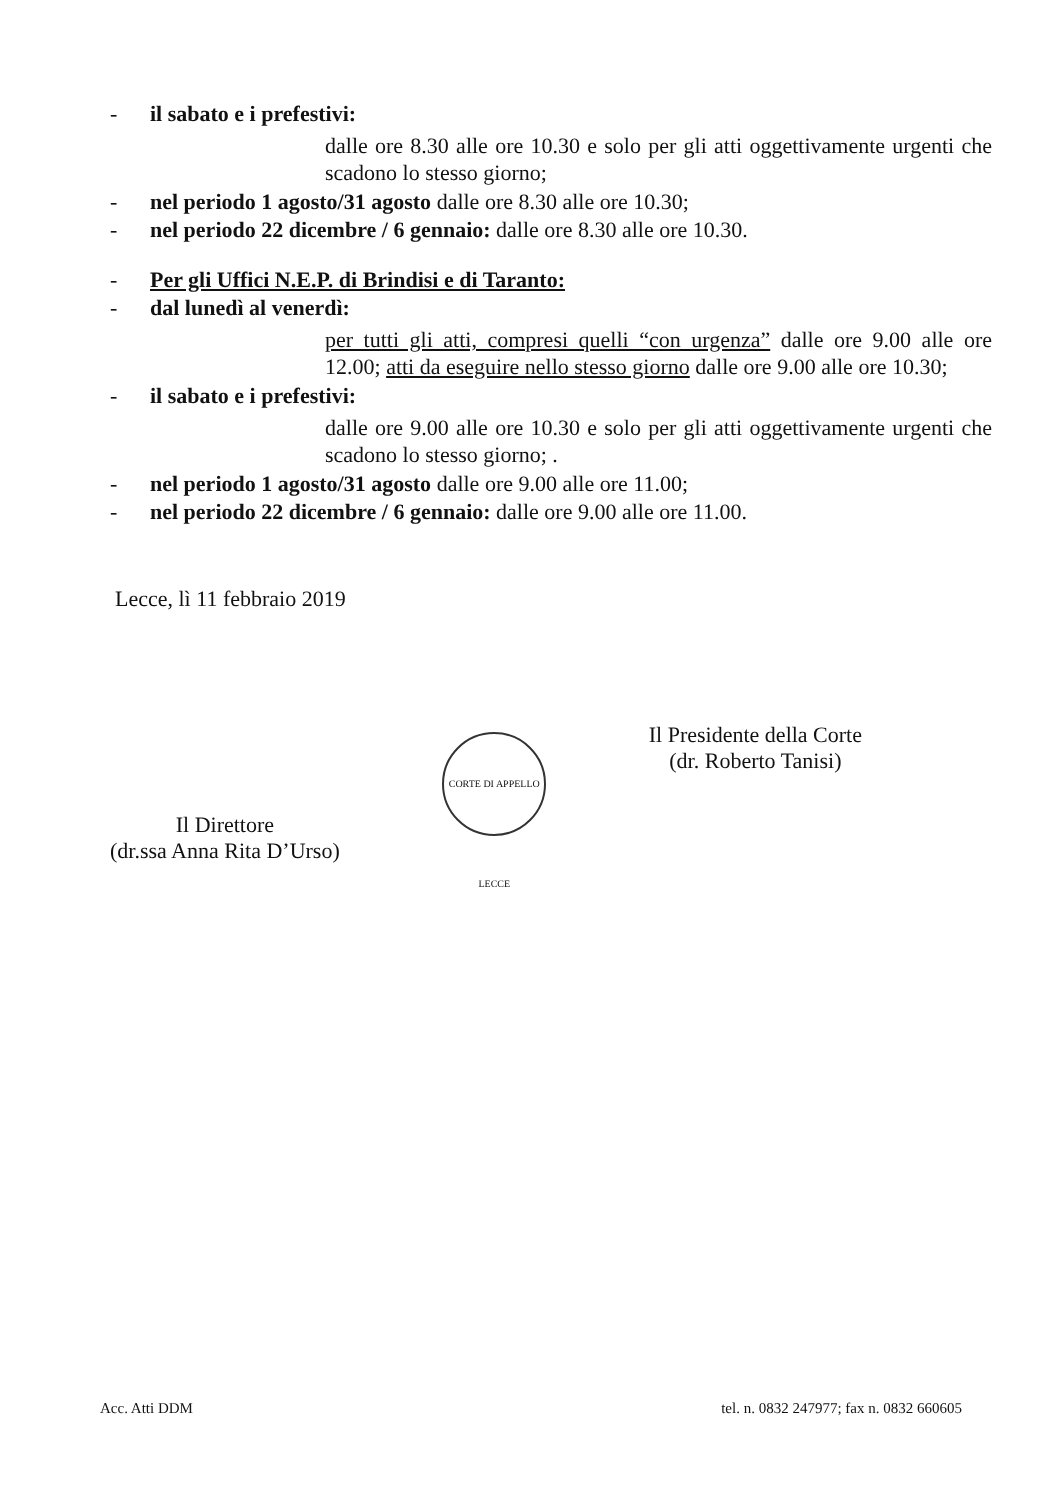- il sabato e i prefestivi:
dalle ore 8.30 alle ore 10.30 e solo per gli atti oggettivamente urgenti che scadono lo stesso giorno;
- nel periodo 1 agosto/31 agosto dalle ore 8.30 alle ore 10.30;
- nel periodo 22 dicembre / 6 gennaio: dalle ore 8.30 alle ore 10.30.
- Per gli Uffici N.E.P. di Brindisi e di Taranto:
- dal lunedì al venerdì:
per tutti gli atti, compresi quelli “con urgenza” dalle ore 9.00 alle ore 12.00; atti da eseguire nello stesso giorno dalle ore 9.00 alle ore 10.30;
- il sabato e i prefestivi:
dalle ore 9.00 alle ore 10.30 e solo per gli atti oggettivamente urgenti che scadono lo stesso giorno; .
- nel periodo 1 agosto/31 agosto dalle ore 9.00 alle ore 11.00;
- nel periodo 22 dicembre / 6 gennaio: dalle ore 9.00 alle ore 11.00.
Lecce, lì 11 febbraio 2019
Il Direttore
(dr.ssa Anna Rita D’Urso)
CORTE DI APPELLO LECCE
Il Presidente della Corte
(dr. Roberto Tanisi)
Acc. Atti DDM tel. n. 0832 247977; fax n. 0832 660605